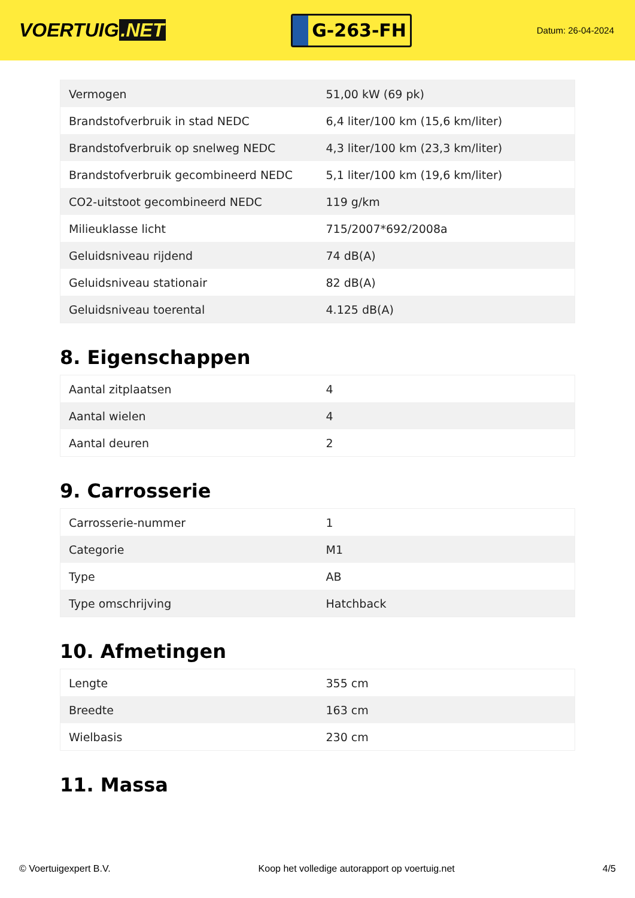VOERTUIG.NET
G-263-FH
Datum: 26-04-2024
| Vermogen | 51,00 kW (69 pk) |
| Brandstofverbruik in stad NEDC | 6,4 liter/100 km (15,6 km/liter) |
| Brandstofverbruik op snelweg NEDC | 4,3 liter/100 km (23,3 km/liter) |
| Brandstofverbruik gecombineerd NEDC | 5,1 liter/100 km (19,6 km/liter) |
| CO2-uitstoot gecombineerd NEDC | 119 g/km |
| Milieuklasse licht | 715/2007*692/2008a |
| Geluidsniveau rijdend | 74 dB(A) |
| Geluidsniveau stationair | 82 dB(A) |
| Geluidsniveau toerental | 4.125 dB(A) |
8. Eigenschappen
| Aantal zitplaatsen | 4 |
| Aantal wielen | 4 |
| Aantal deuren | 2 |
9. Carrosserie
| Carrosserie-nummer | 1 |
| Categorie | M1 |
| Type | AB |
| Type omschrijving | Hatchback |
10. Afmetingen
| Lengte | 355 cm |
| Breedte | 163 cm |
| Wielbasis | 230 cm |
11. Massa
© Voertuigexpert B.V. Koop het volledige autorapport op voertuig.net 4/5